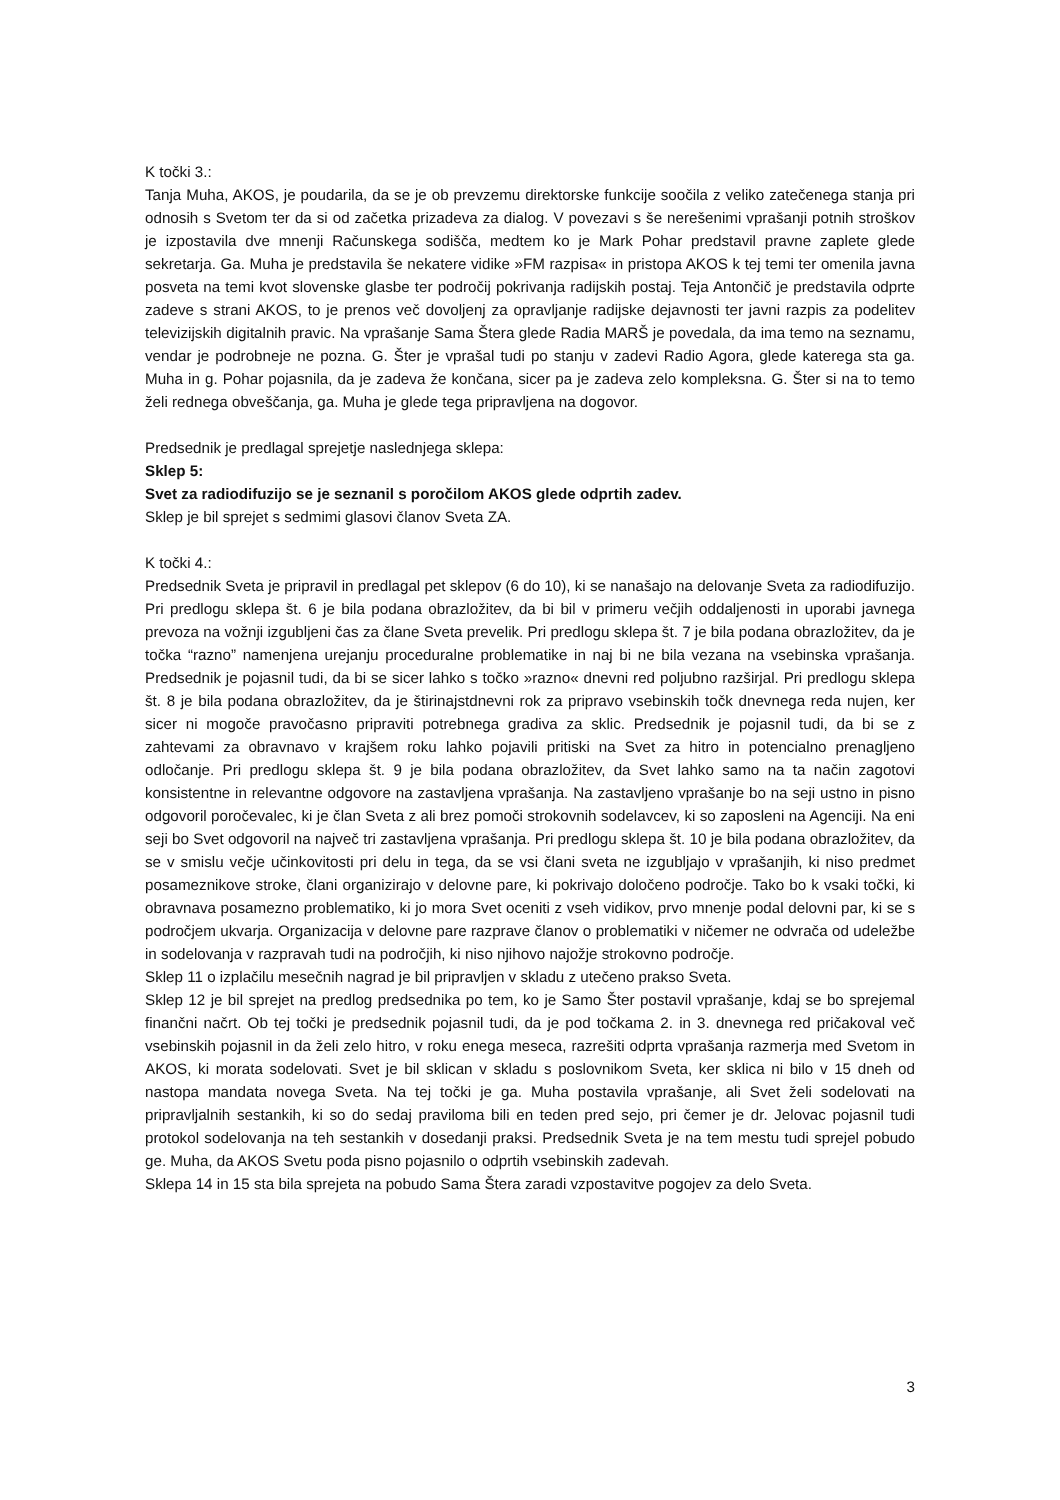K točki 3.:
Tanja Muha, AKOS, je poudarila, da se je ob prevzemu direktorske funkcije soočila z veliko zatečenega stanja pri odnosih s Svetom ter da si od začetka prizadeva za dialog. V povezavi s še nerešenimi vprašanji potnih stroškov je izpostavila dve mnenji Računskega sodišča, medtem ko je Mark Pohar predstavil pravne zaplete glede sekretarja. Ga. Muha je predstavila še nekatere vidike »FM razpisa« in pristopa AKOS k tej temi ter omenila javna posveta na temi kvot slovenske glasbe ter področij pokrivanja radijskih postaj. Teja Antončič je predstavila odprte zadeve s strani AKOS, to je prenos več dovoljenj za opravljanje radijske dejavnosti ter javni razpis za podelitev televizijskih digitalnih pravic. Na vprašanje Sama Štera glede Radia MARŠ je povedala, da ima temo na seznamu, vendar je podrobneje ne pozna. G. Šter je vprašal tudi po stanju v zadevi Radio Agora, glede katerega sta ga. Muha in g. Pohar pojasnila, da je zadeva že končana, sicer pa je zadeva zelo kompleksna. G. Šter si na to temo želi rednega obveščanja, ga. Muha je glede tega pripravljena na dogovor.
Predsednik je predlagal sprejetje naslednjega sklepa:
Sklep 5:
Svet za radiodifuzijo se je seznanil s poročilom AKOS glede odprtih zadev.
Sklep je bil sprejet s sedmimi glasovi članov Sveta ZA.
K točki 4.:
Predsednik Sveta je pripravil in predlagal pet sklepov (6 do 10), ki se nanašajo na delovanje Sveta za radiodifuzijo. Pri predlogu sklepa št. 6 je bila podana obrazložitev, da bi bil v primeru večjih oddaljenosti in uporabi javnega prevoza na vožnji izgubljeni čas za člane Sveta prevelik. Pri predlogu sklepa št. 7 je bila podana obrazložitev, da je točka “razno” namenjena urejanju proceduralne problematike in naj bi ne bila vezana na vsebinska vprašanja. Predsednik je pojasnil tudi, da bi se sicer lahko s točko »razno« dnevni red poljubno razširjal. Pri predlogu sklepa št. 8 je bila podana obrazložitev, da je štirinajstdnevni rok za pripravo vsebinskih točk dnevnega reda nujen, ker sicer ni mogoče pravočasno pripraviti potrebnega gradiva za sklic. Predsednik je pojasnil tudi, da bi se z zahtevami za obravnavo v krajšem roku lahko pojavili pritiski na Svet za hitro in potencialno prenagljeno odločanje. Pri predlogu sklepa št. 9 je bila podana obrazložitev, da Svet lahko samo na ta način zagotovi konsistentne in relevantne odgovore na zastavljena vprašanja. Na zastavljeno vprašanje bo na seji ustno in pisno odgovoril poročevalec, ki je član Sveta z ali brez pomoči strokovnih sodelavcev, ki so zaposleni na Agenciji. Na eni seji bo Svet odgovoril na največ tri zastavljena vprašanja. Pri predlogu sklepa št. 10 je bila podana obrazložitev, da se v smislu večje učinkovitosti pri delu in tega, da se vsi člani sveta ne izgubljajo v vprašanjih, ki niso predmet posameznikove stroke, člani organizirajo v delovne pare, ki pokrivajo določeno področje. Tako bo k vsaki točki, ki obravnava posamezno problematiko, ki jo mora Svet oceniti z vseh vidikov, prvo mnenje podal delovni par, ki se s področjem ukvarja. Organizacija v delovne pare razprave članov o problematiki v ničemer ne odvrača od udeležbe in sodelovanja v razpravah tudi na področjih, ki niso njihovo najožje strokovno področje.
Sklep 11 o izplačilu mesečnih nagrad je bil pripravljen v skladu z utečeno prakso Sveta.
Sklep 12 je bil sprejet na predlog predsednika po tem, ko je Samo Šter postavil vprašanje, kdaj se bo sprejemal finančni načrt. Ob tej točki je predsednik pojasnil tudi, da je pod točkama 2. in 3. dnevnega red pričakoval več vsebinskih pojasnil in da želi zelo hitro, v roku enega meseca, razrešiti odprta vprašanja razmerja med Svetom in AKOS, ki morata sodelovati. Svet je bil sklican v skladu s poslovnikom Sveta, ker sklica ni bilo v 15 dneh od nastopa mandata novega Sveta. Na tej točki je ga. Muha postavila vprašanje, ali Svet želi sodelovati na pripravljalnih sestankih, ki so do sedaj praviloma bili en teden pred sejo, pri čemer je dr. Jelovac pojasnil tudi protokol sodelovanja na teh sestankih v dosedanji praksi. Predsednik Sveta je na tem mestu tudi sprejel pobudo ge. Muha, da AKOS Svetu poda pisno pojasnilo o odprtih vsebinskih zadevah.
Sklepa 14 in 15 sta bila sprejeta na pobudo Sama Štera zaradi vzpostavitve pogojev za delo Sveta.
3